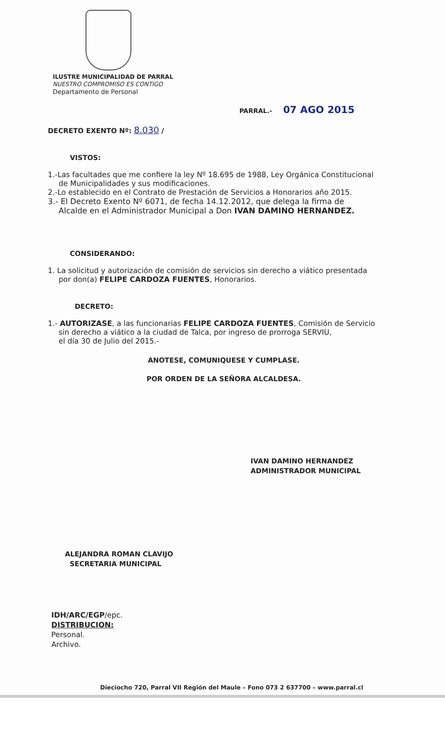ILUSTRE MUNICIPALIDAD DE PARRAL
NUESTRO COMPROMISO ES CONTIGO
Departamento de Personal
PARRAL.- 07 AGO 2015
DECRETO EXENTO Nº: 8.030 /
VISTOS:
1.-Las facultades que me confiere la ley Nº 18.695 de 1988, Ley Orgánica Constitucional
de Municipalidades y sus modificaciones.
2.-Lo establecido en el Contrato de Prestación de Servicios a Honorarios año 2015.
3.- El Decreto Exento Nº 6071, de fecha 14.12.2012, que delega la firma de
Alcalde en el Administrador Municipal a Don IVAN DAMINO HERNANDEZ.
CONSIDERANDO:
1. La solicitud y autorización de comisión de servicios sin derecho a viático presentada
por don(a) FELIPE CARDOZA FUENTES, Honorarios.
DECRETO:
1.- AUTORIZASE, a las funcionarias FELIPE CARDOZA FUENTES, Comisión de Servicio
sin derecho a viático a la ciudad de Talca, por ingreso de prorroga SERVIU,
el día 30 de Julio del 2015.-
ANOTESE, COMUNIQUESE Y CUMPLASE.
POR ORDEN DE LA SEÑORA ALCALDESA.
IVAN DAMINO HERNANDEZ
ADMINISTRADOR MUNICIPAL
ALEJANDRA ROMAN CLAVIJO
SECRETARIA MUNICIPAL
IDH/ARC/EGP/epc.
DISTRIBUCION:
Personal.
Archivo.
Dieciocho 720, Parral VII Región del Maule – Fono 073 2 637700 – www.parral.cl